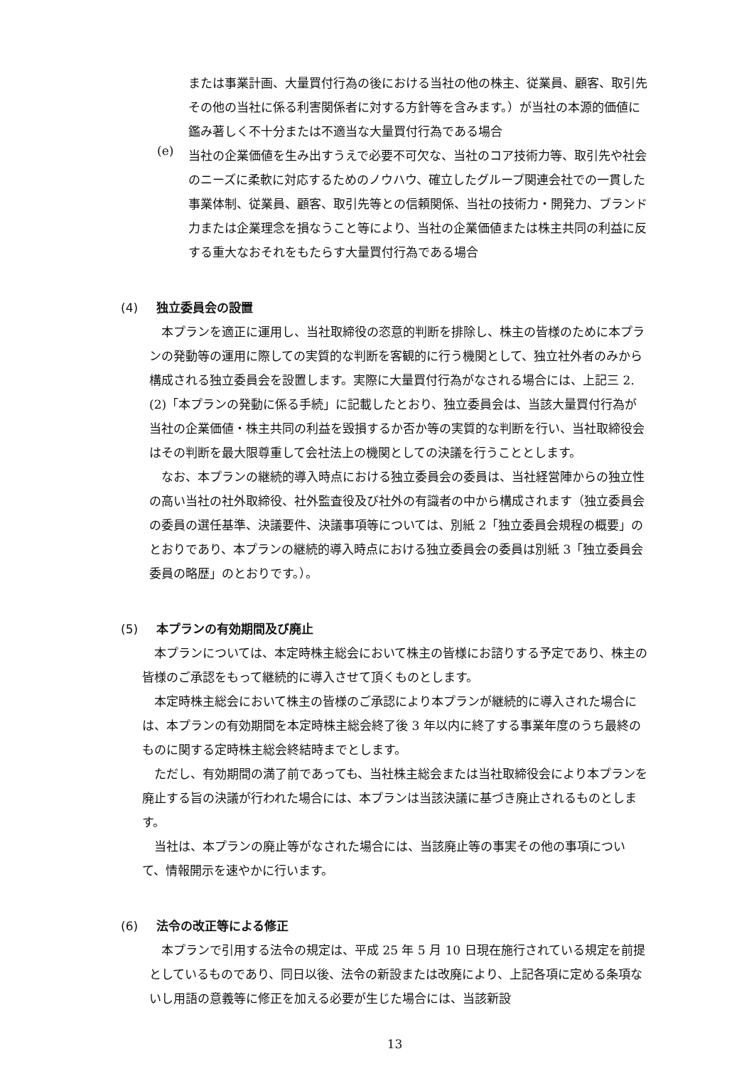または事業計画、大量買付行為の後における当社の他の株主、従業員、顧客、取引先その他の当社に係る利害関係者に対する方針等を含みます。）が当社の本源的価値に鑑み著しく不十分または不適当な大量買付行為である場合
(e)
当社の企業価値を生み出すうえで必要不可欠な、当社のコア技術力等、取引先や社会のニーズに柔軟に対応するためのノウハウ、確立したグループ関連会社での一貫した事業体制、従業員、顧客、取引先等との信頼関係、当社の技術力・開発力、ブランド力または企業理念を損なうこと等により、当社の企業価値または株主共同の利益に反する重大なおそれをもたらす大量買付行為である場合
(4) 独立委員会の設置
　本プランを適正に運用し、当社取締役の恣意的判断を排除し、株主の皆様のために本プランの発動等の運用に際しての実質的な判断を客観的に行う機関として、独立社外者のみから構成される独立委員会を設置します。実際に大量買付行為がなされる場合には、上記三 2.(2)「本プランの発動に係る手続」に記載したとおり、独立委員会は、当該大量買付行為が当社の企業価値・株主共同の利益を毀損するか否か等の実質的な判断を行い、当社取締役会はその判断を最大限尊重して会社法上の機関としての決議を行うこととします。
　なお、本プランの継続的導入時点における独立委員会の委員は、当社経営陣からの独立性の高い当社の社外取締役、社外監査役及び社外の有識者の中から構成されます（独立委員会の委員の選任基準、決議要件、決議事項等については、別紙 2「独立委員会規程の概要」のとおりであり、本プランの継続的導入時点における独立委員会の委員は別紙 3「独立委員会委員の略歴」のとおりです。）。
(5) 本プランの有効期間及び廃止
　本プランについては、本定時株主総会において株主の皆様にお諮りする予定であり、株主の皆様のご承認をもって継続的に導入させて頂くものとします。
　本定時株主総会において株主の皆様のご承認により本プランが継続的に導入された場合には、本プランの有効期間を本定時株主総会終了後 3 年以内に終了する事業年度のうち最終のものに関する定時株主総会終結時までとします。
　ただし、有効期間の満了前であっても、当社株主総会または当社取締役会により本プランを廃止する旨の決議が行われた場合には、本プランは当該決議に基づき廃止されるものとします。
　当社は、本プランの廃止等がなされた場合には、当該廃止等の事実その他の事項について、情報開示を速やかに行います。
(6) 法令の改正等による修正
　本プランで引用する法令の規定は、平成 25 年 5 月 10 日現在施行されている規定を前提としているものであり、同日以後、法令の新設または改廃により、上記各項に定める条項ないし用語の意義等に修正を加える必要が生じた場合には、当該新設
13